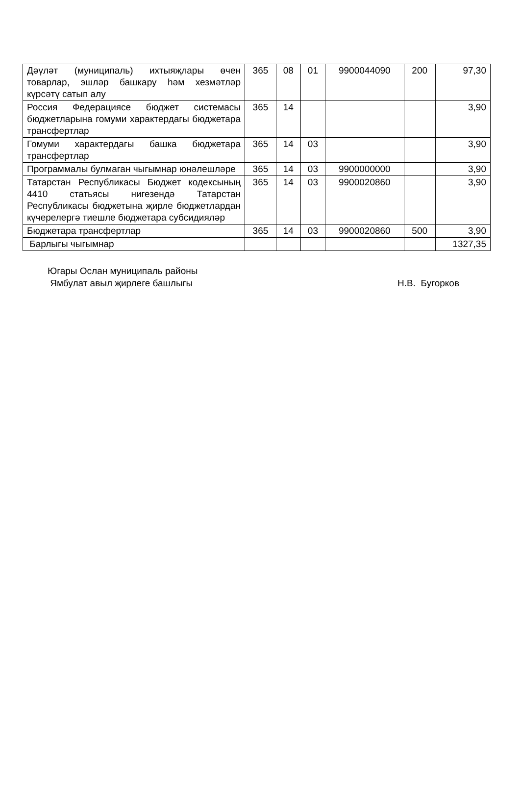| Дәүләт (муниципаль) ихтыяҗлары өчен товарлар, эшләр башкару һәм хезмәтләр күрсәтү сатып алу | 365 | 08 | 01 | 9900044090 | 200 | 97,30 |
| Россия Федерациясе бюджет системасы бюджетларына гомуми характердагы бюджетара трансфертлар | 365 | 14 | | | | 3,90 |
| Гомуми характердагы башка бюджетара трансфертлар | 365 | 14 | 03 | | | 3,90 |
| Программалы булмаган чыгымнар юнәлешләре | 365 | 14 | 03 | 9900000000 | | 3,90 |
| Татарстан Республикасы Бюджет кодексының 4410 статьясы нигезендә Татарстан Республикасы бюджетына җирле бюджетлардан күчерелергә тиешле бюджетара субсидияләр | 365 | 14 | 03 | 9900020860 | | 3,90 |
| Бюджетара трансфертлар | 365 | 14 | 03 | 9900020860 | 500 | 3,90 |
| Барлыгы чыгымнар | | | | | | 1327,35 |
Югары Ослан муниципаль районы
Ямбулат авыл җирлеге башлыгы
Н.В. Бугорков